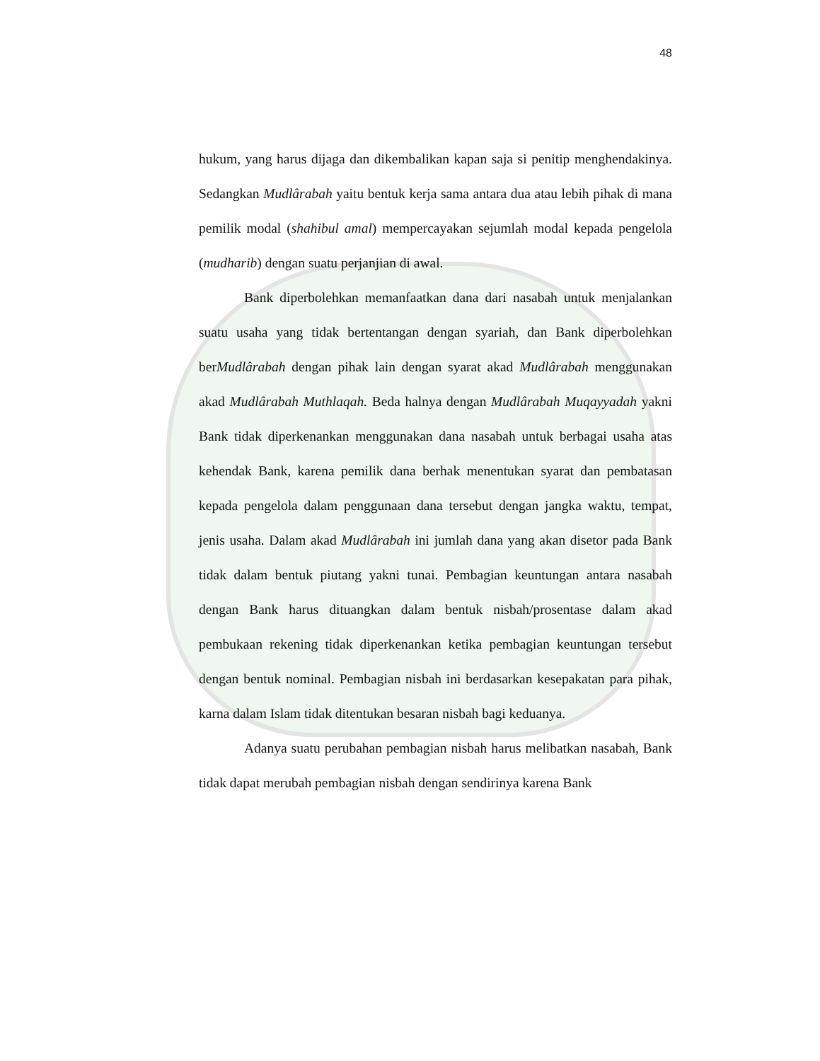48
hukum, yang harus dijaga dan dikembalikan kapan saja si penitip menghendakinya. Sedangkan Mudlârabah yaitu bentuk kerja sama antara dua atau lebih pihak di mana pemilik modal (shahibul amal) mempercayakan sejumlah modal kepada pengelola (mudharib) dengan suatu perjanjian di awal.
Bank diperbolehkan memanfaatkan dana dari nasabah untuk menjalankan suatu usaha yang tidak bertentangan dengan syariah, dan Bank diperbolehkan berMudlârabah dengan pihak lain dengan syarat akad Mudlârabah menggunakan akad Mudlârabah Muthlaqah. Beda halnya dengan Mudlârabah Muqayyadah yakni Bank tidak diperkenankan menggunakan dana nasabah untuk berbagai usaha atas kehendak Bank, karena pemilik dana berhak menentukan syarat dan pembatasan kepada pengelola dalam penggunaan dana tersebut dengan jangka waktu, tempat, jenis usaha. Dalam akad Mudlârabah ini jumlah dana yang akan disetor pada Bank tidak dalam bentuk piutang yakni tunai. Pembagian keuntungan antara nasabah dengan Bank harus dituangkan dalam bentuk nisbah/prosentase dalam akad pembukaan rekening tidak diperkenankan ketika pembagian keuntungan tersebut dengan bentuk nominal. Pembagian nisbah ini berdasarkan kesepakatan para pihak, karna dalam Islam tidak ditentukan besaran nisbah bagi keduanya.
Adanya suatu perubahan pembagian nisbah harus melibatkan nasabah, Bank tidak dapat merubah pembagian nisbah dengan sendirinya karena Bank